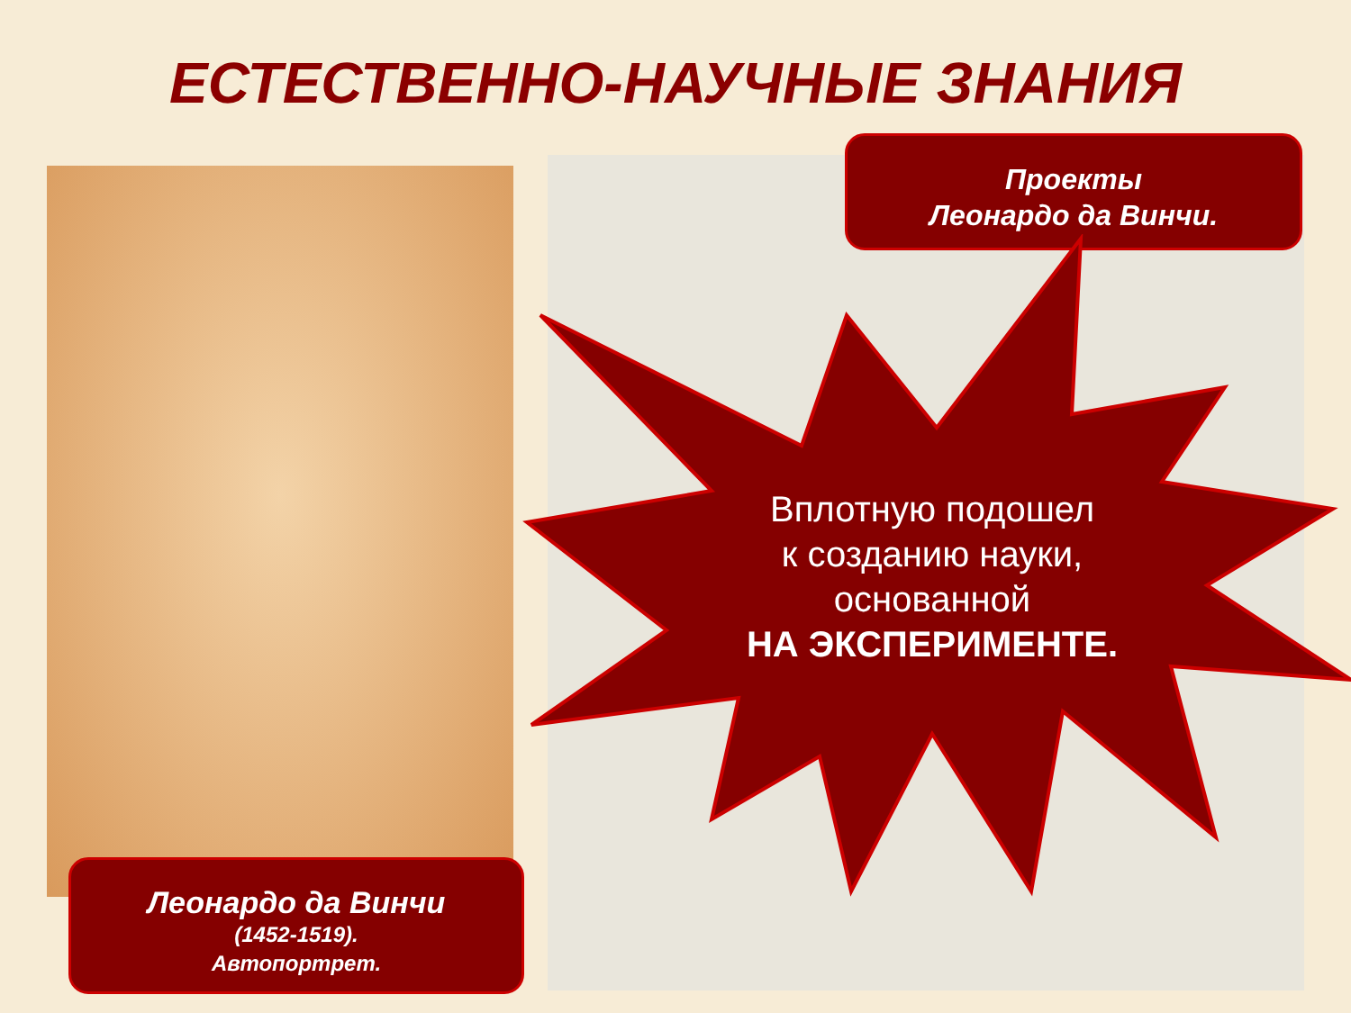ЕСТЕСТВЕННО-НАУЧНЫЕ ЗНАНИЯ
Проекты
Леонардо да Винчи.
Вплотную подошел
к созданию науки,
основанной
НА ЭКСПЕРИМЕНТЕ.
Леонардо да Винчи
(1452-1519).
Автопортрет.